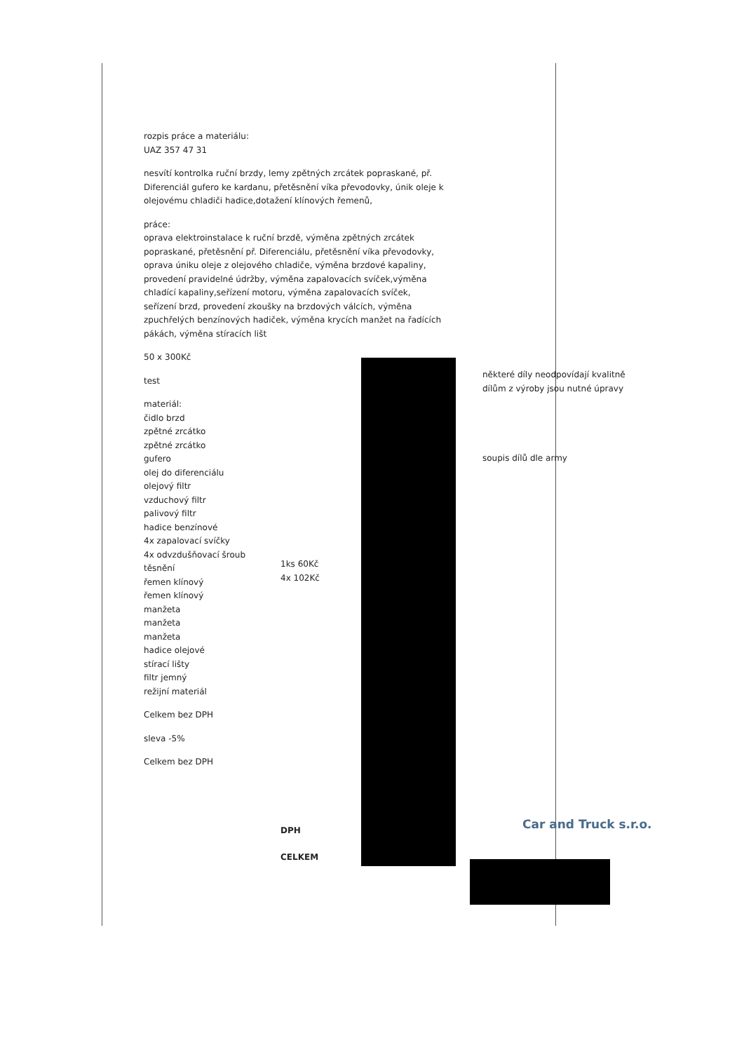rozpis práce a materiálu:
UAZ 357 47 31
nesvítí kontrolka ruční brzdy, lemy zpětných zrcátek popraskané, př. Diferenciál gufero ke kardanu, přetěsnění víka převodovky, únik oleje k olejovému chladiči hadice,dotažení klínových řemenů,
práce:
oprava elektroinstalace k ruční brzdě, výměna zpětných zrcátek popraskané, přetěsnění př. Diferenciálu, přetěsnění víka převodovky, oprava úniku oleje z olejového chladiče, výměna brzdové kapaliny, provedení pravidelné údržby, výměna zapalovacích svíček,výměna chladící kapaliny,seřízení motoru, výměna zapalovacích svíček, seřízení brzd, provedení zkoušky na brzdových válcích, výměna zpuchřelých benzínových hadiček, výměna krycích manžet na řadících pákách, výměna stíracích lišt
50 x 300Kč
test
materiál:
čidlo brzd
zpětné zrcátko
zpětné zrcátko
gufero
olej do diferenciálu
olejový filtr
vzduchový filtr
palivový filtr
hadice benzínové
4x zapalovací svíčky
4x odvzdušňovací šroub
těsnění
řemen klínový
řemen klínový
manžeta
manžeta
manžeta
hadice olejové
stírací lišty
filtr jemný
režijní materiál
Celkem bez DPH
sleva -5%
Celkem bez DPH
1ks 60Kč
4x 102Kč
DPH
CELKEM
některé díly neodpovídají kvalitně dílům z výroby jsou nutné úpravy
soupis dílů dle army
Car and Truck s.r.o.